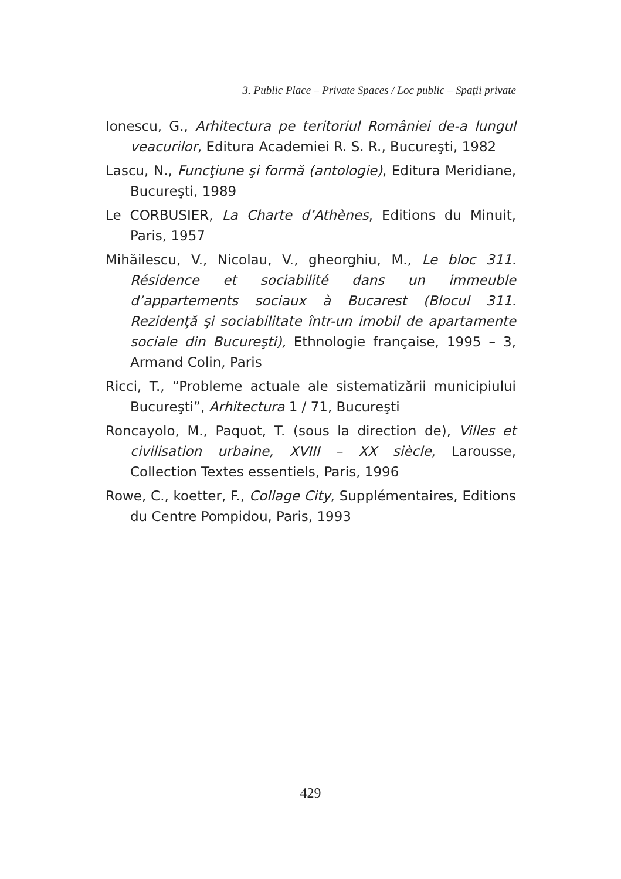3. Public Place – Private Spaces / Loc public – Spaţii private
Ionescu, G., Arhitectura pe teritoriul României de-a lungul veacurilor, Editura Academiei R. S. R., Bucureşti, 1982
Lascu, N., Funcţiune şi formă (antologie), Editura Meridiane, Bucureşti, 1989
Le CORBUSIER, La Charte d’Athènes, Editions du Minuit, Paris, 1957
Mihăilescu, V., Nicolau, V., gheorghiu, M., Le bloc 311. Résidence et sociabilité dans un immeuble d’appartements sociaux à Bucarest (Blocul 311. Rezidenţă şi sociabilitate într-un imobil de apartamente sociale din Bucureşti), Ethnologie française, 1995 – 3, Armand Colin, Paris
Ricci, T., “Probleme actuale ale sistematizării municipiului Bucureşti”, Arhitectura 1 / 71, Bucureşti
Roncayolo, M., Paquot, T. (sous la direction de), Villes et civilisation urbaine, XVIII – XX siècle, Larousse, Collection Textes essentiels, Paris, 1996
Rowe, C., koetter, F., Collage City, Supplémentaires, Editions du Centre Pompidou, Paris, 1993
429